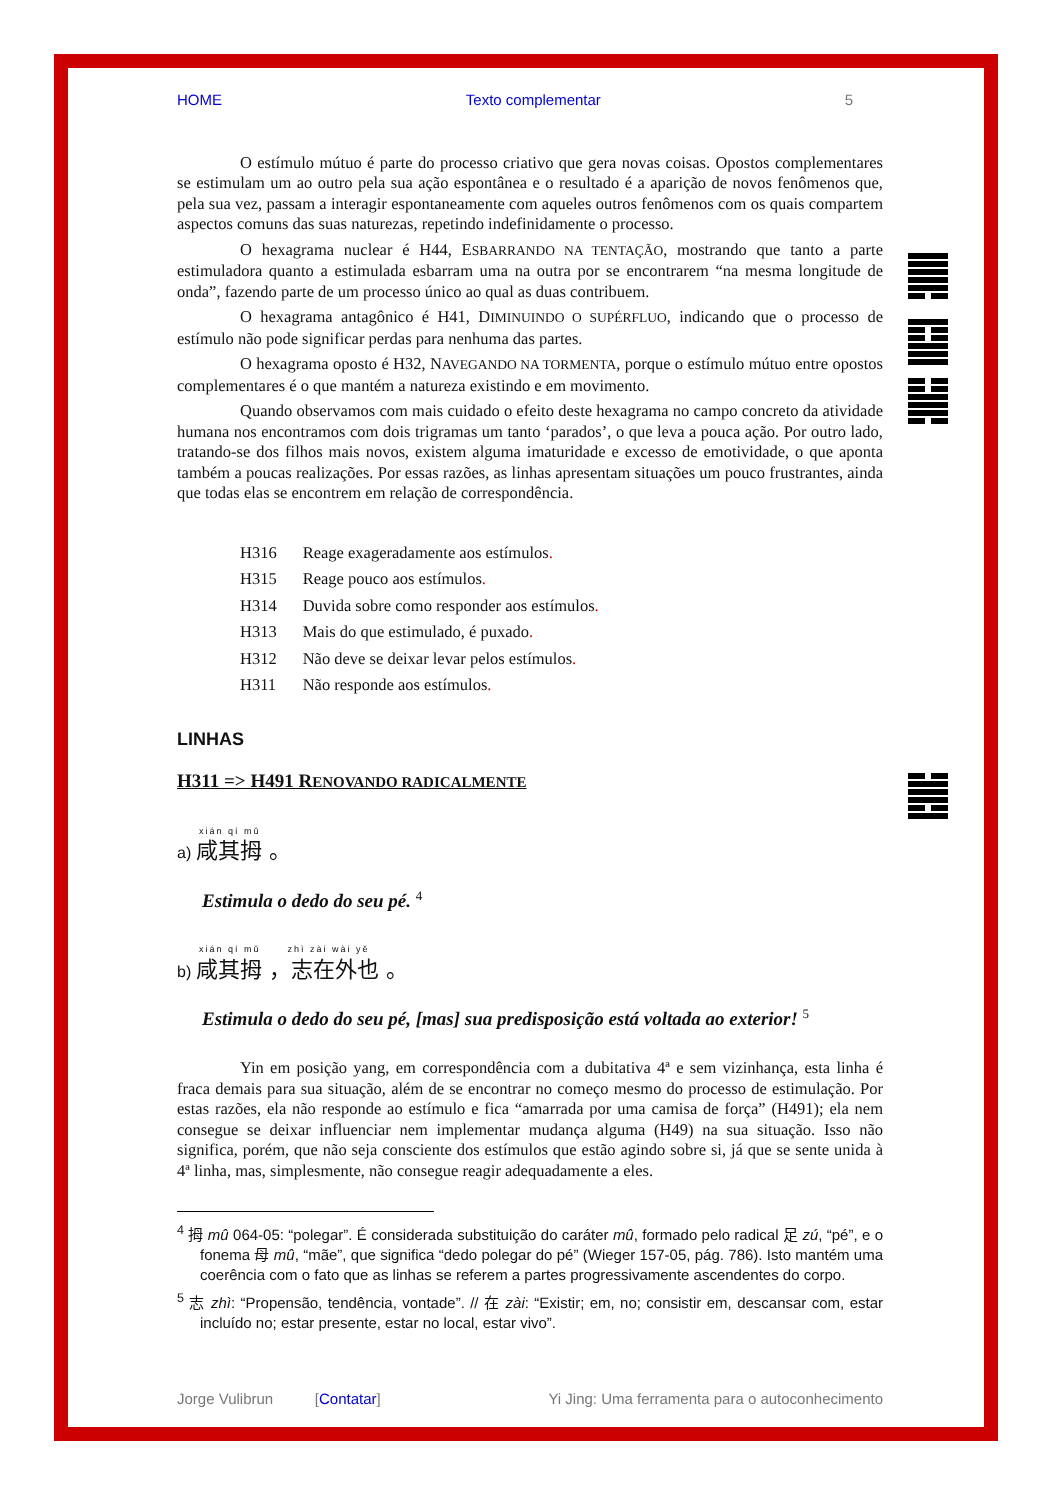HOME Texto complementar 5
O estímulo mútuo é parte do processo criativo que gera novas coisas. Opostos complementares se estimulam um ao outro pela sua ação espontânea e o resultado é a aparição de novos fenômenos que, pela sua vez, passam a interagir espontaneamente com aqueles outros fenômenos com os quais compartem aspectos comuns das suas naturezas, repetindo indefinidamente o processo.
O hexagrama nuclear é H44, ESBARRANDO NA TENTAÇÃO, mostrando que tanto a parte estimuladora quanto a estimulada esbarram uma na outra por se encontrarem “na mesma longitude de onda”, fazendo parte de um processo único ao qual as duas contribuem.
O hexagrama antagônico é H41, DIMINUINDO O SUPÉRFLUO, indicando que o processo de estímulo não pode significar perdas para nenhuma das partes.
O hexagrama oposto é H32, NAVEGANDO NA TORMENTA, porque o estímulo mútuo entre opostos complementares é o que mantém a natureza existindo e em movimento.
Quando observamos com mais cuidado o efeito deste hexagrama no campo concreto da atividade humana nos encontramos com dois trigramas um tanto ‘parados’, o que leva a pouca ação. Por outro lado, tratando-se dos filhos mais novos, existem alguma imaturidade e excesso de emotividade, o que aponta também a poucas realizações. Por essas razões, as linhas apresentam situações um pouco frustrantes, ainda que todas elas se encontrem em relação de correspondência.
| H316 | Reage exageradamente aos estímulos . |
| H315 | Reage pouco aos estímulos . |
| H314 | Duvida sobre como responder aos estímulos . |
| H313 | Mais do que estimulado, é puxado . |
| H312 | Não deve se deixar levar pelos estímulos . |
| H311 | Não responde aos estímulos . |
LINHAS
H311 => H491 RENOVANDO RADICALMENTE
xián qí mǔ
a) 咸其拇 。
Estimula o dedo do seu pé. <sup>4</sup>
xián qí mǔ zhì zài wài yě
b) 咸其拇 ，志在外也 。
Estimula o dedo do seu pé, [mas] sua predisposição está voltada ao exterior! <sup>5</sup>
Yin em posição yang, em correspondência com a dubitativa 4ª e sem vizinhança, esta linha é fraca demais para sua situação, além de se encontrar no começo mesmo do processo de estimulação. Por estas razões, ela não responde ao estímulo e fica “amarrada por uma camisa de força” (H491); ela nem consegue se deixar influenciar nem implementar mudança alguma (H49) na sua situação. Isso não significa, porém, que não seja consciente dos estímulos que estão agindo sobre si, já que se sente unida à 4ª linha, mas, simplesmente, não consegue reagir adequadamente a eles.
<sup>4</sup> 拇 mû 064-05: “polegar”. É considerada substituição do caráter mû, formado pelo radical 足 zú, “pé”, e o fonema 母 mû, “mãe”, que significa “dedo polegar do pé” (Wieger 157-05, pág. 786). Isto mantém uma coerência com o fato que as linhas se referem a partes progressivamente ascendentes do corpo.
<sup>5</sup> 志 zhì: “Propensão, tendência, vontade”. // 在 zài: “Existir; em, no; consistir em, descansar com, estar incluído no; estar presente, estar no local, estar vivo”.
Jorge Vulibrun [Contatar] Yi Jing: Uma ferramenta para o autoconhecimento